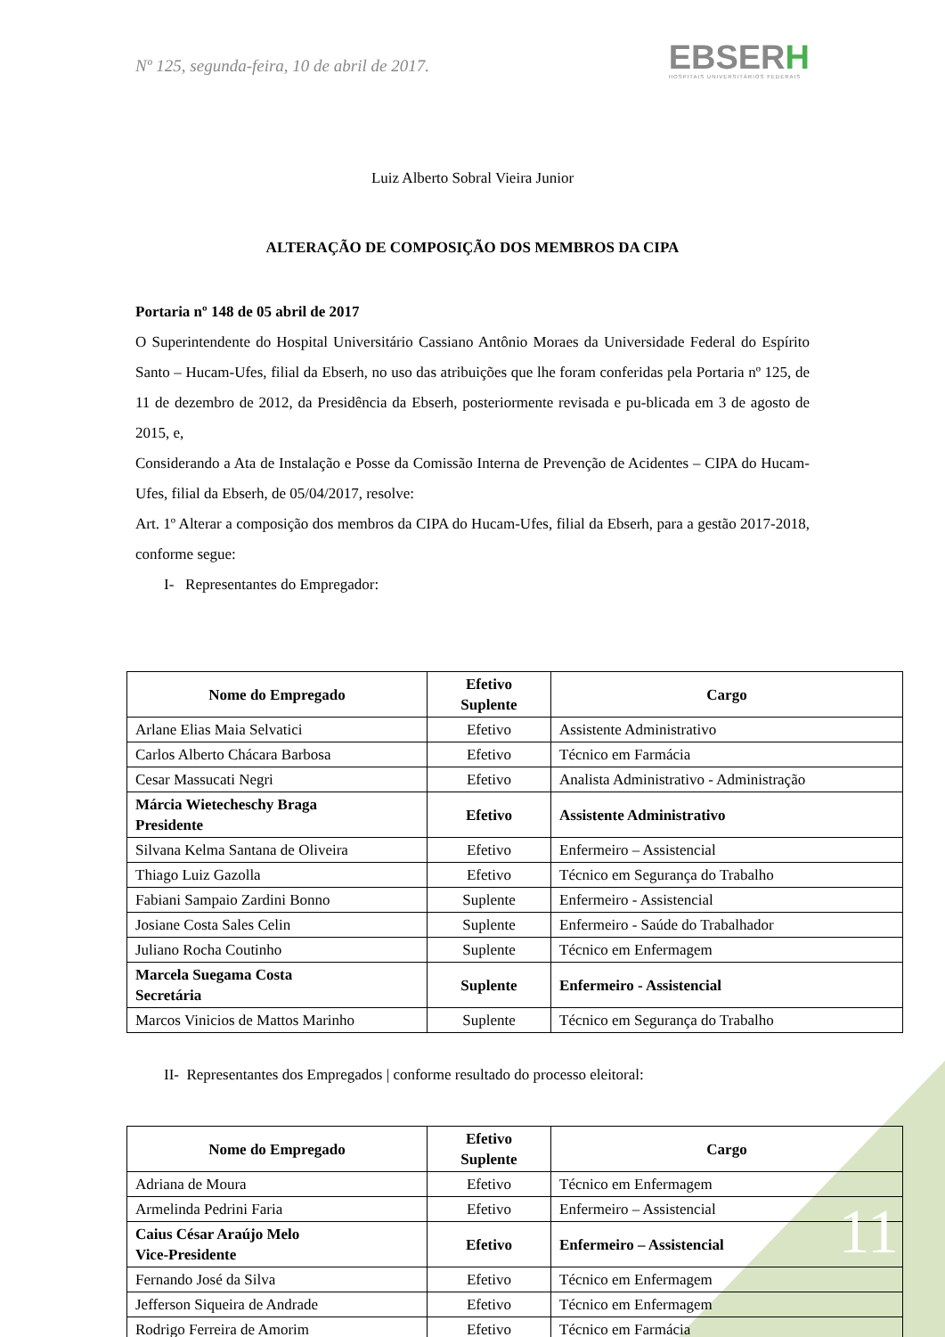Nº 125, segunda-feira, 10 de abril de 2017.
EBSERH
HOSPITAIS UNIVERSITÁRIOS FEDERAIS
Luiz Alberto Sobral Vieira Junior
ALTERAÇÃO DE COMPOSIÇÃO DOS MEMBROS DA CIPA
Portaria nº 148 de 05 abril de 2017
O Superintendente do Hospital Universitário Cassiano Antônio Moraes da Universidade Federal do Espírito Santo – Hucam-Ufes, filial da Ebserh, no uso das atribuições que lhe foram conferidas pela Portaria nº 125, de 11 de dezembro de 2012, da Presidência da Ebserh, posteriormente revisada e pu-blicada em 3 de agosto de 2015, e,
Considerando a Ata de Instalação e Posse da Comissão Interna de Prevenção de Acidentes – CIPA do Hucam-Ufes, filial da Ebserh, de 05/04/2017, resolve:
Art. 1º Alterar a composição dos membros da CIPA do Hucam-Ufes, filial da Ebserh, para a gestão 2017-2018, conforme segue:
I- Representantes do Empregador:
| Nome do Empregado | Efetivo Suplente | Cargo |
| --- | --- | --- |
| Arlane Elias Maia Selvatici | Efetivo | Assistente Administrativo |
| Carlos Alberto Chácara Barbosa | Efetivo | Técnico em Farmácia |
| Cesar Massucati Negri | Efetivo | Analista Administrativo - Administração |
| Márcia Wietecheschy Braga Presidente | Efetivo | Assistente Administrativo |
| Silvana Kelma Santana de Oliveira | Efetivo | Enfermeiro – Assistencial |
| Thiago Luiz Gazolla | Efetivo | Técnico em Segurança do Trabalho |
| Fabiani Sampaio Zardini Bonno | Suplente | Enfermeiro - Assistencial |
| Josiane Costa Sales Celin | Suplente | Enfermeiro - Saúde do Trabalhador |
| Juliano Rocha Coutinho | Suplente | Técnico em Enfermagem |
| Marcela Suegama Costa Secretária | Suplente | Enfermeiro - Assistencial |
| Marcos Vinicios de Mattos Marinho | Suplente | Técnico em Segurança do Trabalho |
II- Representantes dos Empregados | conforme resultado do processo eleitoral:
| Nome do Empregado | Efetivo Suplente | Cargo |
| --- | --- | --- |
| Adriana de Moura | Efetivo | Técnico em Enfermagem |
| Armelinda Pedrini Faria | Efetivo | Enfermeiro – Assistencial |
| Caius César Araújo Melo Vice-Presidente | Efetivo | Enfermeiro – Assistencial |
| Fernando José da Silva | Efetivo | Técnico em Enfermagem |
| Jefferson Siqueira de Andrade | Efetivo | Técnico em Enfermagem |
| Rodrigo Ferreira de Amorim | Efetivo | Técnico em Farmácia |
11